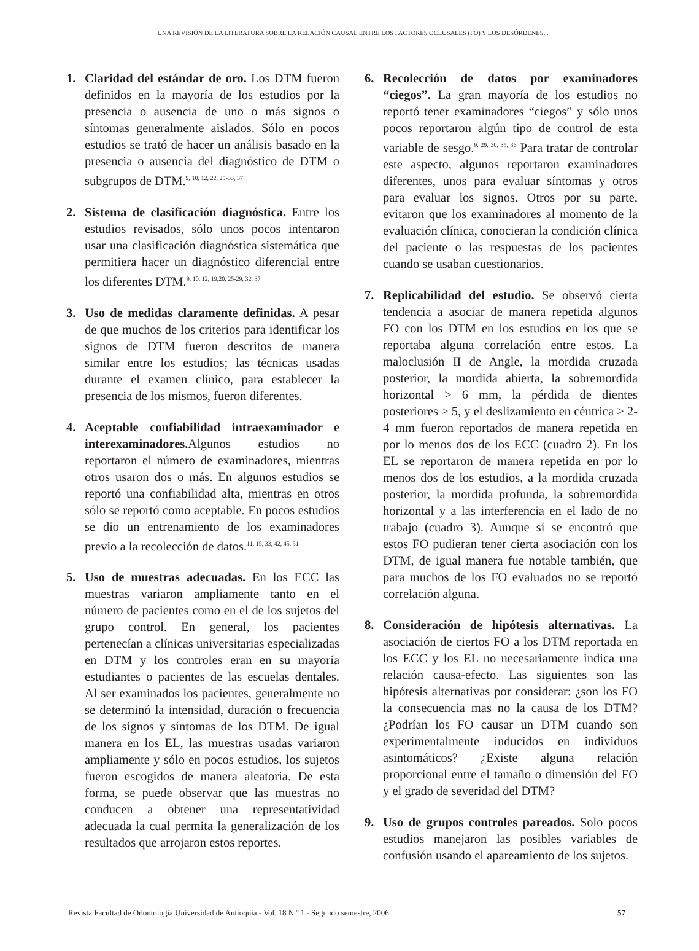UNA REVISIÓN DE LA LITERATURA SOBRE LA RELACIÓN CAUSAL ENTRE LOS FACTORES OCLUSALES (FO) Y LOS DESÓRDENES...
1. Claridad del estándar de oro. Los DTM fueron definidos en la mayoría de los estudios por la presencia o ausencia de uno o más signos o síntomas generalmente aislados. Sólo en pocos estudios se trató de hacer un análisis basado en la presencia o ausencia del diagnóstico de DTM o subgrupos de DTM.<sup>9, 10, 12, 22, 25-33, 37</sup>
2. Sistema de clasificación diagnóstica. Entre los estudios revisados, sólo unos pocos intentaron usar una clasificación diagnóstica sistemática que permitiera hacer un diagnóstico diferencial entre los diferentes DTM.<sup>9, 10, 12, 19,20, 25-29, 32, 37</sup>
3. Uso de medidas claramente definidas. A pesar de que muchos de los criterios para identificar los signos de DTM fueron descritos de manera similar entre los estudios; las técnicas usadas durante el examen clínico, para establecer la presencia de los mismos, fueron diferentes.
4. Aceptable confiabilidad intraexaminador e interexaminadores. Algunos estudios no reportaron el número de examinadores, mientras otros usaron dos o más. En algunos estudios se reportó una confiabilidad alta, mientras en otros sólo se reportó como aceptable. En pocos estudios se dio un entrenamiento de los examinadores previo a la recolección de datos.<sup>11, 15, 33, 42, 45, 51</sup>
5. Uso de muestras adecuadas. En los ECC las muestras variaron ampliamente tanto en el número de pacientes como en el de los sujetos del grupo control. En general, los pacientes pertenecían a clínicas universitarias especializadas en DTM y los controles eran en su mayoría estudiantes o pacientes de las escuelas dentales. Al ser examinados los pacientes, generalmente no se determinó la intensidad, duración o frecuencia de los signos y síntomas de los DTM. De igual manera en los EL, las muestras usadas variaron ampliamente y sólo en pocos estudios, los sujetos fueron escogidos de manera aleatoria. De esta forma, se puede observar que las muestras no conducen a obtener una representatividad adecuada la cual permita la generalización de los resultados que arrojaron estos reportes.
6. Recolección de datos por examinadores “ciegos”. La gran mayoría de los estudios no reportó tener examinadores “ciegos” y sólo unos pocos reportaron algún tipo de control de esta variable de sesgo.<sup>9, 29, 30, 35, 36</sup> Para tratar de controlar este aspecto, algunos reportaron examinadores diferentes, unos para evaluar síntomas y otros para evaluar los signos. Otros por su parte, evitaron que los examinadores al momento de la evaluación clínica, conocieran la condición clínica del paciente o las respuestas de los pacientes cuando se usaban cuestionarios.
7. Replicabilidad del estudio. Se observó cierta tendencia a asociar de manera repetida algunos FO con los DTM en los estudios en los que se reportaba alguna correlación entre estos. La maloclusión II de Angle, la mordida cruzada posterior, la mordida abierta, la sobremordida horizontal > 6 mm, la pérdida de dientes posteriores > 5, y el deslizamiento en céntrica > 2-4 mm fueron reportados de manera repetida en por lo menos dos de los ECC (cuadro 2). En los EL se reportaron de manera repetida en por lo menos dos de los estudios, a la mordida cruzada posterior, la mordida profunda, la sobremordida horizontal y a las interferencia en el lado de no trabajo (cuadro 3). Aunque sí se encontró que estos FO pudieran tener cierta asociación con los DTM, de igual manera fue notable también, que para muchos de los FO evaluados no se reportó correlación alguna.
8. Consideración de hipótesis alternativas. La asociación de ciertos FO a los DTM reportada en los ECC y los EL no necesariamente indica una relación causa-efecto. Las siguientes son las hipótesis alternativas por considerar: ¿son los FO la consecuencia mas no la causa de los DTM? ¿Podrían los FO causar un DTM cuando son experimentalmente inducidos en individuos asintomáticos? ¿Existe alguna relación proporcional entre el tamaño o dimensión del FO y el grado de severidad del DTM?
9. Uso de grupos controles pareados. Solo pocos estudios manejaron las posibles variables de confusión usando el apareamiento de los sujetos.
Revista Facultad de Odontología Universidad de Antioquia - Vol. 18 N.º 1 - Segundo semestre, 2006 57